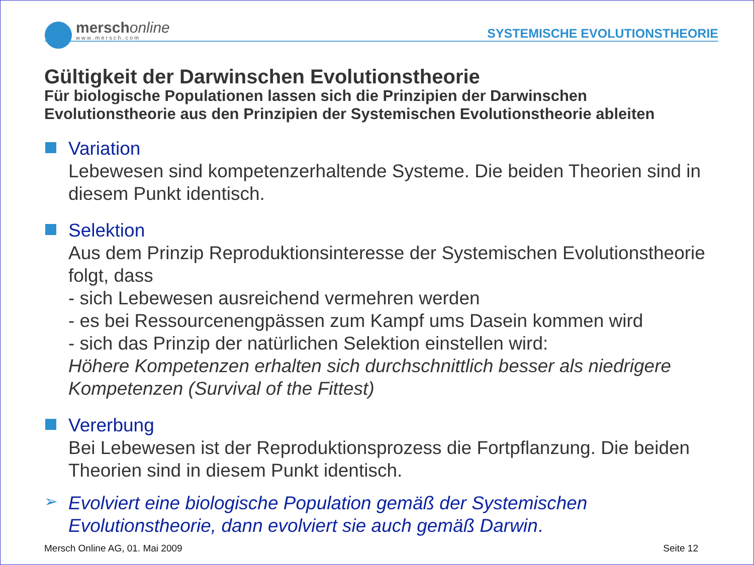merschonline
www.mersch.com
SYSTEMISCHE EVOLUTIONSTHEORIE
Gültigkeit der Darwinschen Evolutionstheorie
Für biologische Populationen lassen sich die Prinzipien der Darwinschen Evolutionstheorie aus den Prinzipien der Systemischen Evolutionstheorie ableiten
Variation
Lebewesen sind kompetenzerhaltende Systeme. Die beiden Theorien sind in diesem Punkt identisch.
Selektion
Aus dem Prinzip Reproduktionsinteresse der Systemischen Evolutionstheorie folgt, dass
- sich Lebewesen ausreichend vermehren werden
- es bei Ressourcenengpässen zum Kampf ums Dasein kommen wird
- sich das Prinzip der natürlichen Selektion einstellen wird:
Höhere Kompetenzen erhalten sich durchschnittlich besser als niedrigere Kompetenzen (Survival of the Fittest)
Vererbung
Bei Lebewesen ist der Reproduktionsprozess die Fortpflanzung. Die beiden Theorien sind in diesem Punkt identisch.
➢
Evolviert eine biologische Population gemäß der Systemischen Evolutionstheorie, dann evolviert sie auch gemäß Darwin.
Mersch Online AG, 01. Mai 2009 Seite 12